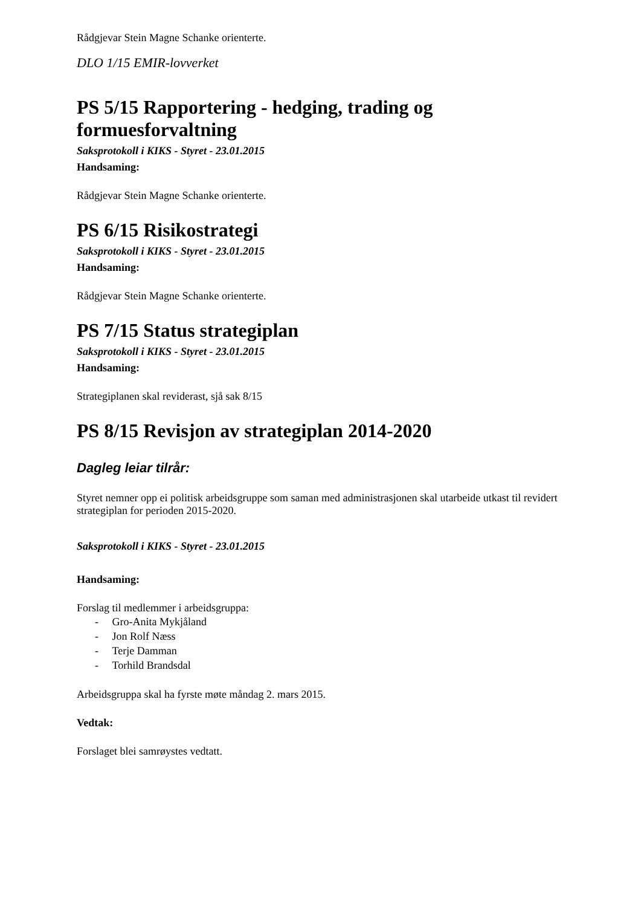Rådgjevar Stein Magne Schanke orienterte.
DLO 1/15 EMIR-lovverket
PS 5/15 Rapportering - hedging, trading og formuesforvaltning
Saksprotokoll i KIKS - Styret - 23.01.2015
Handsaming:
Rådgjevar Stein Magne Schanke orienterte.
PS 6/15 Risikostrategi
Saksprotokoll i KIKS - Styret - 23.01.2015
Handsaming:
Rådgjevar Stein Magne Schanke orienterte.
PS 7/15 Status strategiplan
Saksprotokoll i KIKS - Styret - 23.01.2015
Handsaming:
Strategiplanen skal reviderast, sjå sak 8/15
PS 8/15 Revisjon av strategiplan 2014-2020
Dagleg leiar tilrår:
Styret nemner opp ei politisk arbeidsgruppe som saman med administrasjonen skal utarbeide utkast til revidert strategiplan for perioden 2015-2020.
Saksprotokoll i KIKS - Styret - 23.01.2015
Handsaming:
Forslag til medlemmer i arbeidsgruppa:
- Gro-Anita Mykjåland
- Jon Rolf Næss
- Terje Damman
- Torhild Brandsdal
Arbeidsgruppa skal ha fyrste møte måndag 2. mars 2015.
Vedtak:
Forslaget blei samrøystes vedtatt.